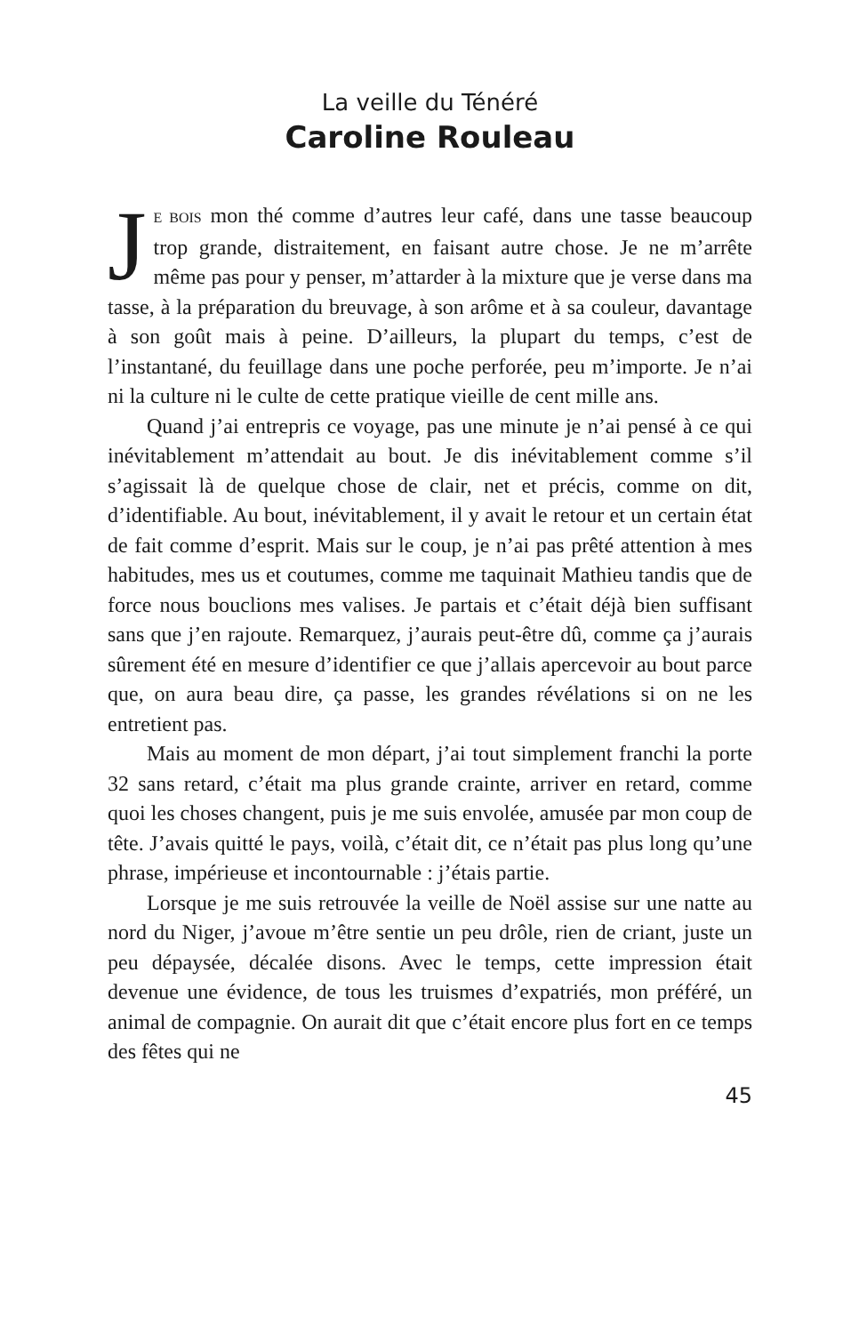La veille du Ténéré
Caroline Rouleau
JE BOIS mon thé comme d’autres leur café, dans une tasse beaucoup trop grande, distraitement, en faisant autre chose. Je ne m’arrête même pas pour y penser, m’attarder à la mixture que je verse dans ma tasse, à la préparation du breuvage, à son arôme et à sa couleur, davantage à son goût mais à peine. D’ailleurs, la plupart du temps, c’est de l’instantané, du feuillage dans une poche perforée, peu m’importe. Je n’ai ni la culture ni le culte de cette pratique vieille de cent mille ans.
Quand j’ai entrepris ce voyage, pas une minute je n’ai pensé à ce qui inévitablement m’attendait au bout. Je dis inévitablement comme s’il s’agissait là de quelque chose de clair, net et précis, comme on dit, d’identifiable. Au bout, inévitablement, il y avait le retour et un certain état de fait comme d’esprit. Mais sur le coup, je n’ai pas prêté attention à mes habitudes, mes us et coutumes, comme me taquinait Mathieu tandis que de force nous bouclions mes valises. Je partais et c’était déjà bien suffisant sans que j’en rajoute. Remarquez, j’aurais peut-être dû, comme ça j’aurais sûrement été en mesure d’identifier ce que j’allais apercevoir au bout parce que, on aura beau dire, ça passe, les grandes révélations si on ne les entretient pas.
Mais au moment de mon départ, j’ai tout simplement franchi la porte 32 sans retard, c’était ma plus grande crainte, arriver en retard, comme quoi les choses changent, puis je me suis envolée, amusée par mon coup de tête. J’avais quitté le pays, voilà, c’était dit, ce n’était pas plus long qu’une phrase, impérieuse et incontournable : j’étais partie.
Lorsque je me suis retrouvée la veille de Noël assise sur une natte au nord du Niger, j’avoue m’être sentie un peu drôle, rien de criant, juste un peu dépaysée, décalée disons. Avec le temps, cette impression était devenue une évidence, de tous les truismes d’expatriés, mon préféré, un animal de compagnie. On aurait dit que c’était encore plus fort en ce temps des fêtes qui ne
45